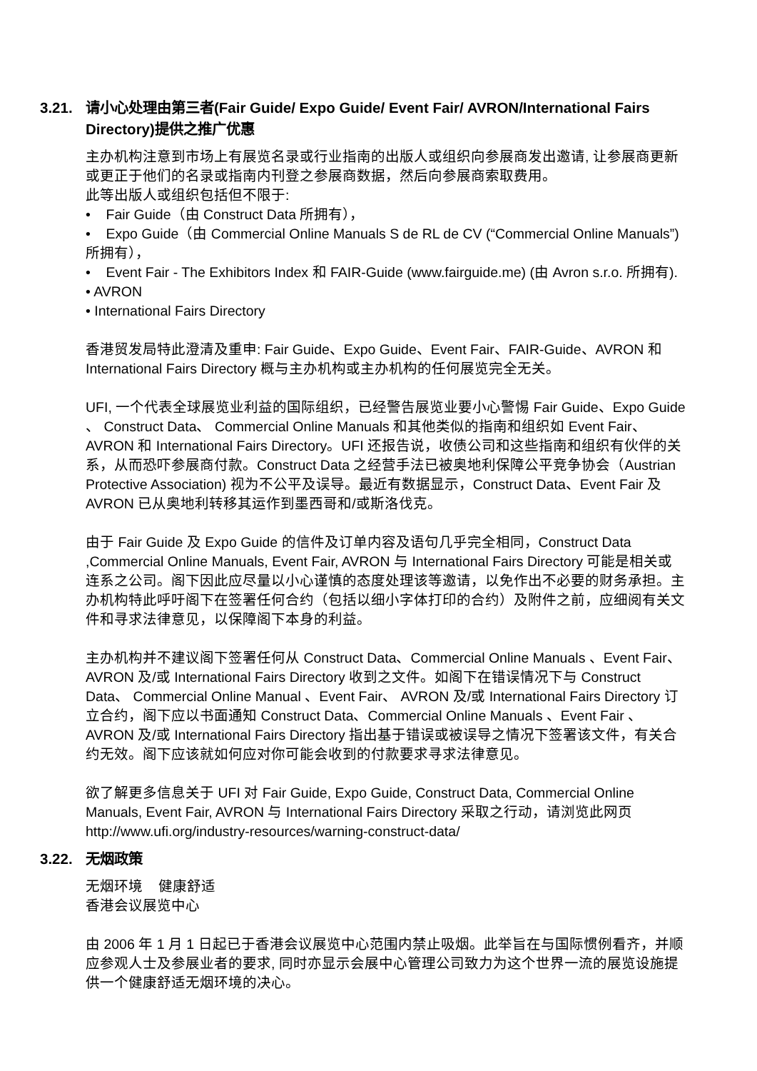3.21. 请小心处理由第三者(Fair Guide/ Expo Guide/ Event Fair/ AVRON/International Fairs Directory)提供之推广优惠
主办机构注意到市场上有展览名录或行业指南的出版人或组织向参展商发出邀请, 让参展商更新或更正于他们的名录或指南内刊登之参展商数据，然后向参展商索取费用。
此等出版人或组织包括但不限于:
• Fair Guide（由 Construct Data 所拥有），
• Expo Guide（由 Commercial Online Manuals S de RL de CV (“Commercial Online Manuals”) 所拥有），
• Event Fair - The Exhibitors Index 和 FAIR-Guide (www.fairguide.me) (由 Avron s.r.o. 所拥有).
• AVRON
• International Fairs Directory
香港贸发局特此澄清及重申: Fair Guide、Expo Guide、Event Fair、FAIR-Guide、AVRON 和 International Fairs Directory 概与主办机构或主办机构的任何展览完全无关。
UFI, 一个代表全球展览业利益的国际组织，已经警告展览业要小心警惕 Fair Guide、Expo Guide 、 Construct Data、 Commercial Online Manuals 和其他类似的指南和组织如 Event Fair、AVRON 和 International Fairs Directory。UFI 还报告说，收债公司和这些指南和组织有伙伴的关系，从而恐吓参展商付款。Construct Data 之经营手法已被奥地利保障公平竞争协会（Austrian Protective Association) 视为不公平及误导。最近有数据显示，Construct Data、Event Fair 及 AVRON 已从奥地利转移其运作到墨西哥和/或斯洛伐克。
由于 Fair Guide 及 Expo Guide 的信件及订单内容及语句几乎完全相同，Construct Data ,Commercial Online Manuals, Event Fair, AVRON 与 International Fairs Directory 可能是相关或连系之公司。阁下因此应尽量以小心谨慎的态度处理该等邀请，以免作出不必要的财务承担。主办机构特此呼吁阁下在签署任何合约（包括以细小字体打印的合约）及附件之前，应细阅有关文件和寻求法律意见，以保障阁下本身的利益。
主办机构并不建议阁下签署任何从 Construct Data、Commercial Online Manuals 、Event Fair、AVRON 及/或 International Fairs Directory 收到之文件。如阁下在错误情况下与 Construct Data、 Commercial Online Manual 、Event Fair、 AVRON 及/或 International Fairs Directory 订立合约，阁下应以书面通知 Construct Data、Commercial Online Manuals 、Event Fair 、AVRON 及/或 International Fairs Directory 指出基于错误或被误导之情况下签署该文件，有关合约无效。阁下应该就如何应对你可能会收到的付款要求寻求法律意见。
欲了解更多信息关于 UFI 对 Fair Guide, Expo Guide, Construct Data, Commercial Online Manuals, Event Fair, AVRON 与 International Fairs Directory 采取之行动，请浏览此网页 http://www.ufi.org/industry-resources/warning-construct-data/
3.22. 无烟政策
无烟环境 健康舒适
香港会议展览中心
由 2006 年 1 月 1 日起已于香港会议展览中心范围内禁止吸烟。此举旨在与国际惯例看齐，并顺应参观人士及参展业者的要求, 同时亦显示会展中心管理公司致力为这个世界一流的展览设施提供一个健康舒适无烟环境的决心。